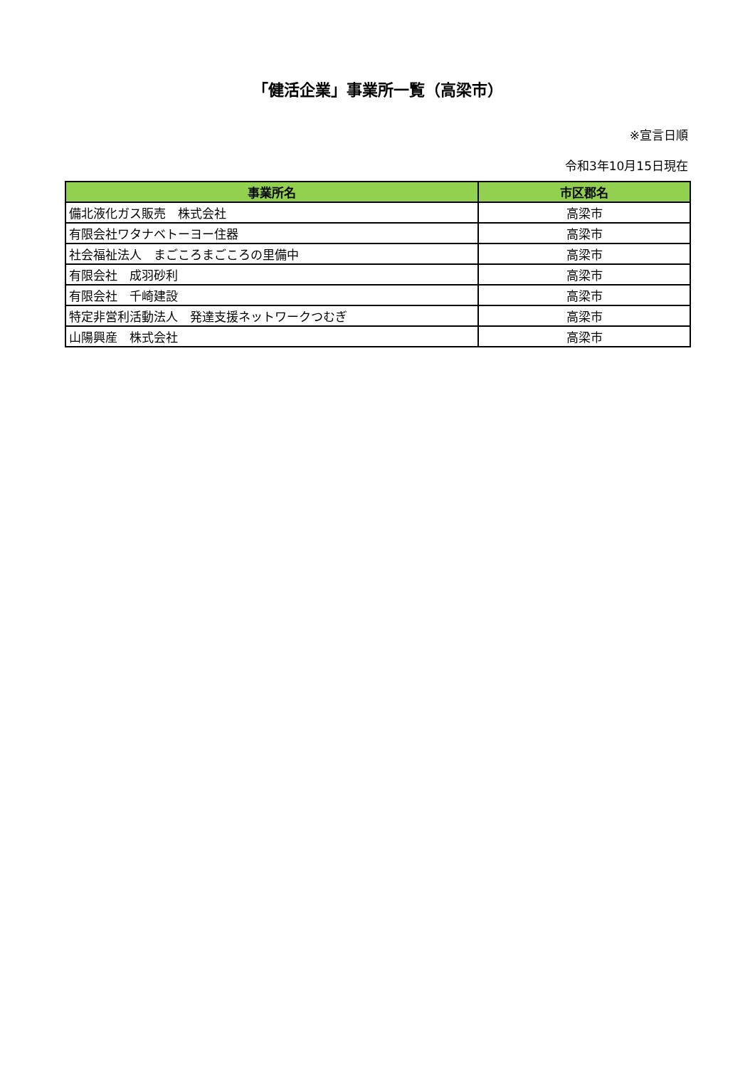「健活企業」事業所一覧（高梁市）
※宣言日順
令和3年10月15日現在
| 事業所名 | 市区郡名 |
| --- | --- |
| 備北液化ガス販売 株式会社 | 高梁市 |
| 有限会社ワタナベトーヨー住器 | 高梁市 |
| 社会福祉法人 まごころまごころの里備中 | 高梁市 |
| 有限会社 成羽砂利 | 高梁市 |
| 有限会社 千崎建設 | 高梁市 |
| 特定非営利活動法人 発達支援ネットワークつむぎ | 高梁市 |
| 山陽興産 株式会社 | 高梁市 |